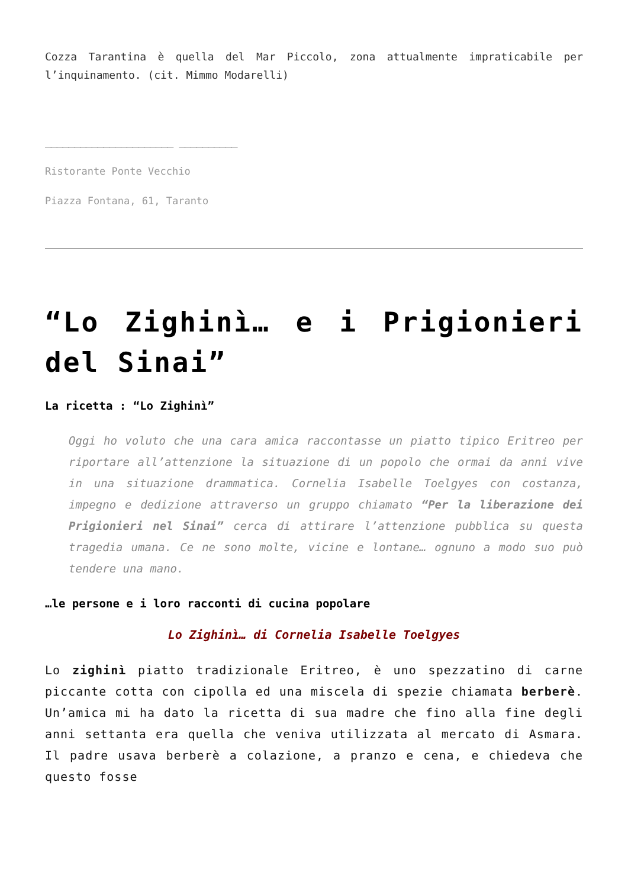Cozza Tarantina è quella del Mar Piccolo, zona attualmente impraticabile per l’inquinamento. (cit. Mimmo Modarelli)
______________________ __________
Ristorante Ponte Vecchio
Piazza Fontana, 61, Taranto
“Lo Zighinì… e i Prigionieri del Sinai”
La ricetta : “Lo Zighinì”
Oggi ho voluto che una cara amica raccontasse un piatto tipico Eritreo per riportare all’attenzione la situazione di un popolo che ormai da anni vive in una situazione drammatica. Cornelia Isabelle Toelgyes con costanza, impegno e dedizione attraverso un gruppo chiamato “Per la liberazione dei Prigionieri nel Sinai” cerca di attirare l’attenzione pubblica su questa tragedia umana. Ce ne sono molte, vicine e lontane… ognuno a modo suo può tendere una mano.
…le persone e i loro racconti di cucina popolare
Lo Zighinì… di Cornelia Isabelle Toelgyes
Lo zighinì piatto tradizionale Eritreo, è uno spezzatino di carne piccante cotta con cipolla ed una miscela di spezie chiamata berberè. Un’amica mi ha dato la ricetta di sua madre che fino alla fine degli anni settanta era quella che veniva utilizzata al mercato di Asmara. Il padre usava berberè a colazione, a pranzo e cena, e chiedeva che questo fosse